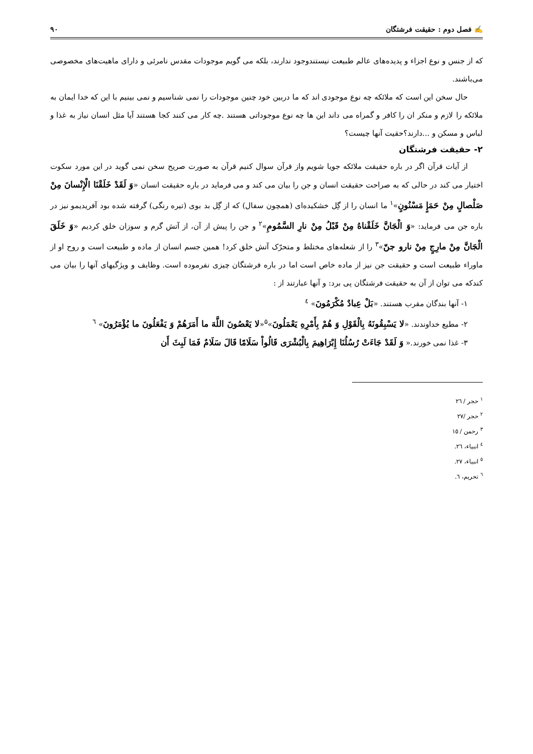✍ فصل دوم : حقیقت فرشتگان ۹۰
که از جنس و نوع اجزاء و پدیده‌های عالم طبیعت نیستندوجود ندارند، بلکه می گویم موجودات مقدس نامرئی و دارای ماهیت‌های مخصوصی می‌باشند.
حال سخن این است که ملائکه چه نوع موجودی اند که ما دربین خود چنین موجودات را نمی شناسیم و نمی بینیم با این که خدا ایمان به ملائکه را لازم و منکر ان را کافر و گمراه می داند این ها چه نوع موجوداتی هستند .چه کار می کنند کجا هستند آیا مثل انسان نیاز به غذا و لباس و مسکن و ...دارند؟حقیت آنها چیست؟
۲- حقیقت فرشتگان
از آیات قرآن اگر در باره حقیقت ملائکه جویا شویم واز قرآن سوال کنیم قرآن به صورت صریح سخن نمی گوید در این مورد سکوت اختیار می کند در حالی که به صراحت حقیقت انسان و جن را بیان می کند و می فرماید در باره حقیقت انسان «وَ لَقَدْ خَلَقْنَا الْإِنْسانَ مِنْ صَلْصالٍ مِنْ حَمَإٍ مَسْنُونٍ»<sup>۱</sup> ما انسان را از گِل خشکیده‌ای (همچون سفال) که از گِل بد بوی (تیره رنگی) گرفته شده بود آفریدیمو نیز در باره جن می فرماید: «وَ الْجَانَّ خَلَقْناهُ مِنْ قَبْلُ مِنْ نارِ السَّمُومِ»<sup>۲</sup> و جن را پیش از آن، از آتش گرم و سوزان خلق کردیم «وَ خَلَقَ الْجَانَّ مِنْ مارِجٍ مِنْ نارو جنّ»<sup>۳</sup> را از شعله‌های مختلط و متحرّک آتش خلق کرد! همین جسم انسان از ماده و طبیعت است و روح او از ماوراء طبیعت است و حقیقت جن نیز از ماده خاص است اما در باره فرشتگان چیزی نفرموده است. وظایف و ویژگیهای آنها را بیان می کندکه می توان از آن به حقیقت فرشتگان پی برد: و آنها عبارتند از :
۱- آنها بندگان مقرب هستند. «بَلْ عِبادٌ مُكْرَمُونَ» <sup>٤</sup>
۲- مطیع خداوندند. «لا يَسْبِقُونَهُ بِالْقَوْلِ وَ هُمْ بِأَمْرِهِ يَعْمَلُونَ»<sup>۵</sup>«لا يَعْصُونَ اللَّهَ ما أَمَرَهُمْ وَ يَفْعَلُونَ ما يُؤْمَرُونَ» <sup>٦</sup>
۳- غذا نمی خورند.« وَ لَقَدْ جَاءَتْ رُسُلُنَا إِبْرَاهِيمَ بِالْبُشْرَى قَالُواْ سَلَامًا قَالَ سَلَامٌ فَمَا لَبِثَ أَن
<sup>۱</sup> حجر / ٢٦
<sup>۲</sup> حجر /٢٧
<sup>۳</sup> رحمن / ١٥
<sup>٤</sup> انبیاء، ٢٦.
<sup>٥</sup> انبیاء، ٢٧.
<sup>٦</sup> تحریم، ٦.